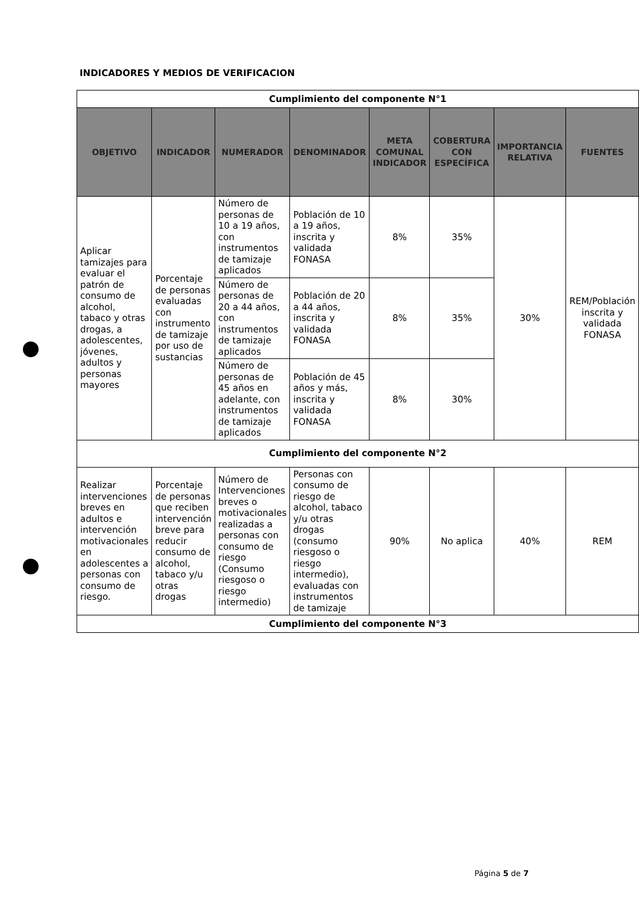INDICADORES Y MEDIOS DE VERIFICACION
| Cumplimiento del componente N°1 | | | | | | | |
| OBJETIVO | INDICADOR | NUMERADOR | DENOMINADOR | META COMUNAL INDICADOR | COBERTURA CON ESPECÍFICA | IMPORTANCIA RELATIVA | FUENTES |
| Aplicar tamizajes para evaluar el patrón de consumo de alcohol, tabaco y otras drogas, a adolescentes, jóvenes, adultos y personas mayores | Porcentaje de personas evaluadas con instrumento de tamizaje por uso de sustancias | Número de personas de 10 a 19 años, con instrumentos de tamizaje aplicados | Población de 10 a 19 años, inscrita y validada FONASA | 8% | 35% | 30% | REM/Población inscrita y validada FONASA |
| | | Número de personas de 20 a 44 años, con instrumentos de tamizaje aplicados | Población de 20 a 44 años, inscrita y validada FONASA | 8% | 35% | | |
| | | Número de personas de 45 años en adelante, con instrumentos de tamizaje aplicados | Población de 45 años y más, inscrita y validada FONASA | 8% | 30% | | |
| Cumplimiento del componente N°2 | | | | | | | |
| Realizar intervenciones breves en adultos e intervención motivacionales en adolescentes a personas con consumo de riesgo. | Porcentaje de personas que reciben intervención breve para reducir consumo de alcohol, tabaco y/u otras drogas | Número de Intervenciones breves o motivacionales realizadas a personas con consumo de riesgo (Consumo riesgoso o riesgo intermedio) | Personas con consumo de riesgo de alcohol, tabaco y/u otras drogas (consumo riesgoso o riesgo intermedio), evaluadas con instrumentos de tamizaje | 90% | No aplica | 40% | REM |
| Cumplimiento del componente N°3 | | | | | | | |
Página 5 de 7